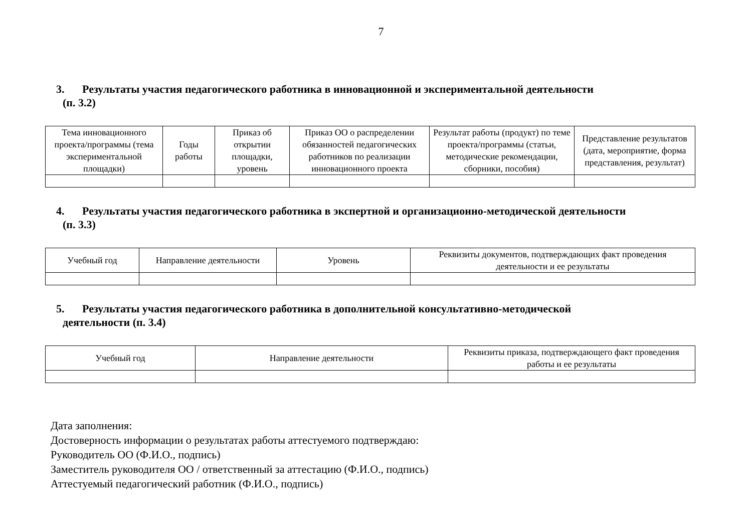7
3. Результаты участия педагогического работника в инновационной и экспериментальной деятельности
(п. 3.2)
| Тема инновационного проекта/программы (тема экспериментальной площадки) | Годы работы | Приказ об открытии площадки, уровень | Приказ ОО о распределении обязанностей педагогических работников по реализации инновационного проекта | Результат работы (продукт) по теме проекта/программы (статьи, методические рекомендации, сборники, пособия) | Представление результатов (дата, мероприятие, форма представления, результат) |
| --- | --- | --- | --- | --- | --- |
4. Результаты участия педагогического работника в экспертной и организационно-методической деятельности
(п. 3.3)
| Учебный год | Направление деятельности | Уровень | Реквизиты документов, подтверждающих факт проведения деятельности и ее результаты |
| --- | --- | --- | --- |
5. Результаты участия педагогического работника в дополнительной консультативно-методической
деятельности (п. 3.4)
| Учебный год | Направление деятельности | Реквизиты приказа, подтверждающего факт проведения работы и ее результаты |
| --- | --- | --- |
Дата заполнения:
Достоверность информации о результатах работы аттестуемого подтверждаю:
Руководитель ОО (Ф.И.О., подпись)
Заместитель руководителя ОО / ответственный за аттестацию (Ф.И.О., подпись)
Аттестуемый педагогический работник (Ф.И.О., подпись)